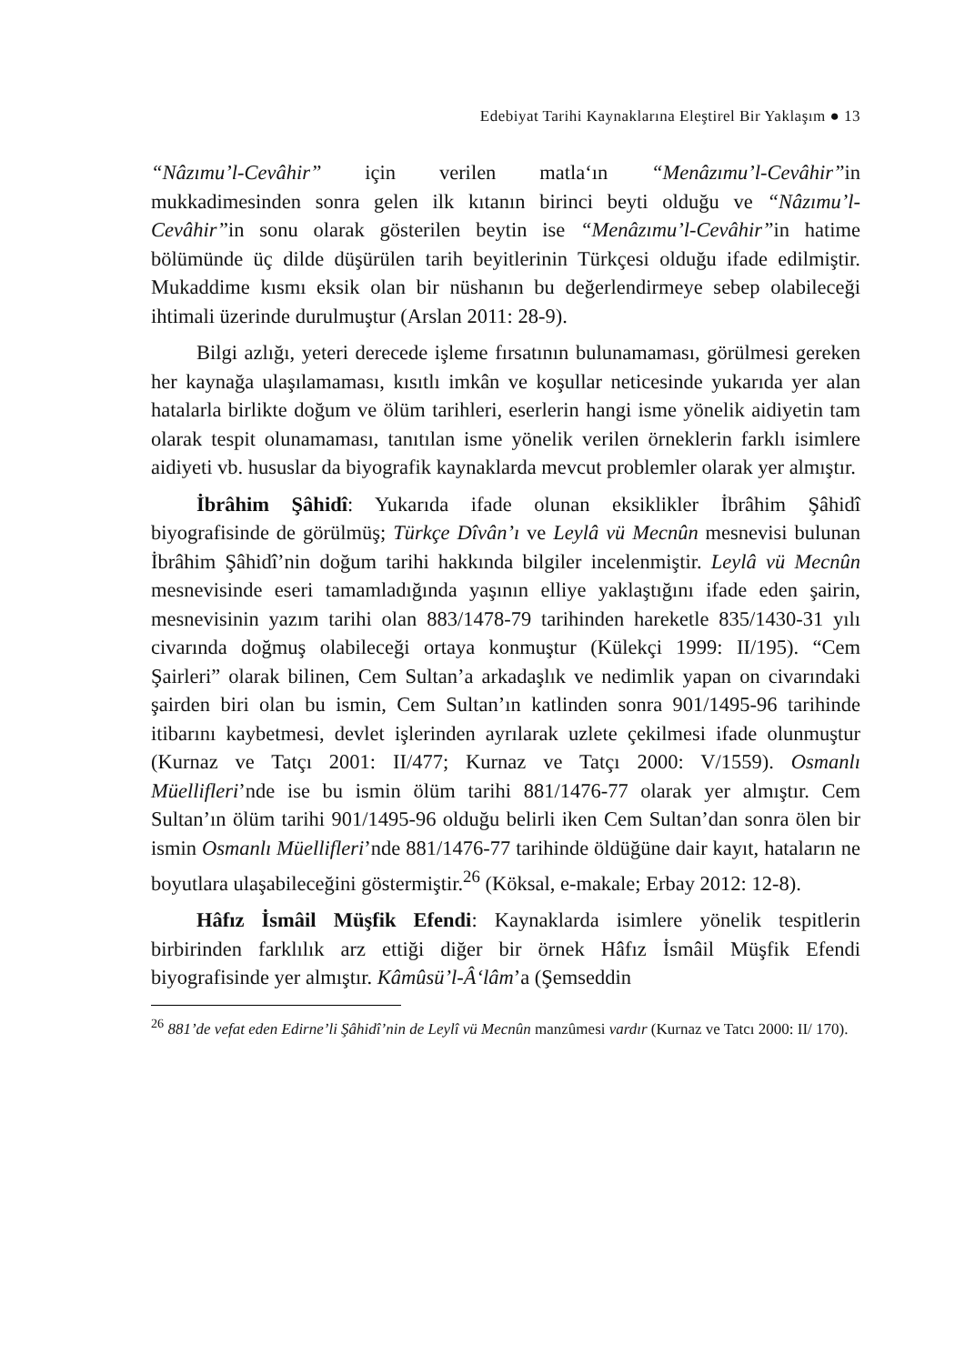Edebiyat Tarihi Kaynaklarına Eleştirel Bir Yaklaşım ● 13
“Nâzımu’l-Cevâhir” için verilen matla‘ın “Menâzımu’l-Cevâhir”in mukkadimesinden sonra gelen ilk kıtanın birinci beyti olduğu ve “Nâzımu’l-Cevâhir”in sonu olarak gösterilen beytin ise “Menâzımu’l-Cevâhir”in hatime bölümünde üç dilde düşürülen tarih beyitlerinin Türkçesi olduğu ifade edilmiştir. Mukaddime kısmı eksik olan bir nüshanın bu değerlendirmeye sebep olabileceği ihtimali üzerinde durulmuştur (Arslan 2011: 28-9).
Bilgi azlığı, yeteri derecede işleme fırsatının bulunamaması, görülmesi gereken her kaynağa ulaşılamaması, kısıtlı imkân ve koşullar neticesinde yukarıda yer alan hatalarla birlikte doğum ve ölüm tarihleri, eserlerin hangi isme yönelik aidiyetin tam olarak tespit olunamaması, tanıtılan isme yönelik verilen örneklerin farklı isimlere aidiyeti vb. hususlar da biyografik kaynaklarda mevcut problemler olarak yer almıştır.
İbrâhim Şâhidî: Yukarıda ifade olunan eksiklikler İbrâhim Şâhidî biyografisinde de görülmüş; Türkçe Dîvân’ı ve Leylâ vü Mecnûn mesnevisi bulunan İbrâhim Şâhidî’nin doğum tarihi hakkında bilgiler incelenmiştir. Leylâ vü Mecnûn mesnevisinde eseri tamamladığında yaşının elliye yaklaştığını ifade eden şairin, mesnevisinin yazım tarihi olan 883/1478-79 tarihinden hareketle 835/1430-31 yılı civarında doğmuş olabileceği ortaya konmuştur (Külekçi 1999: II/195). “Cem Şairleri” olarak bilinen, Cem Sultan’a arkadaşlık ve nedimlik yapan on civarındaki şairden biri olan bu ismin, Cem Sultan’ın katlinden sonra 901/1495-96 tarihinde itibarını kaybetmesi, devlet işlerinden ayrılarak uzlete çekilmesi ifade olunmuştur (Kurnaz ve Tatçı 2001: II/477; Kurnaz ve Tatçı 2000: V/1559). Osmanlı Müellifleri’nde ise bu ismin ölüm tarihi 881/1476-77 olarak yer almıştır. Cem Sultan’ın ölüm tarihi 901/1495-96 olduğu belirli iken Cem Sultan’dan sonra ölen bir ismin Osmanlı Müellifleri’nde 881/1476-77 tarihinde öldüğüne dair kayıt, hataların ne boyutlara ulaşabileceğini göstermiştir.<sup>26</sup> (Köksal, e-makale; Erbay 2012: 12-8).
Hâfız İsmâil Müşfik Efendi: Kaynaklarda isimlere yönelik tespitlerin birbirinden farklılık arz ettiği diğer bir örnek Hâfız İsmâil Müşfik Efendi biyografisinde yer almıştır. Kâmûsü’l-Â‘lâm’a (Şemseddin
<sup>26</sup> 881’de vefat eden Edirne’li Şâhidî’nin de Leylî vü Mecnûn manzûmesi vardır (Kurnaz ve Tatcı 2000: II/ 170).